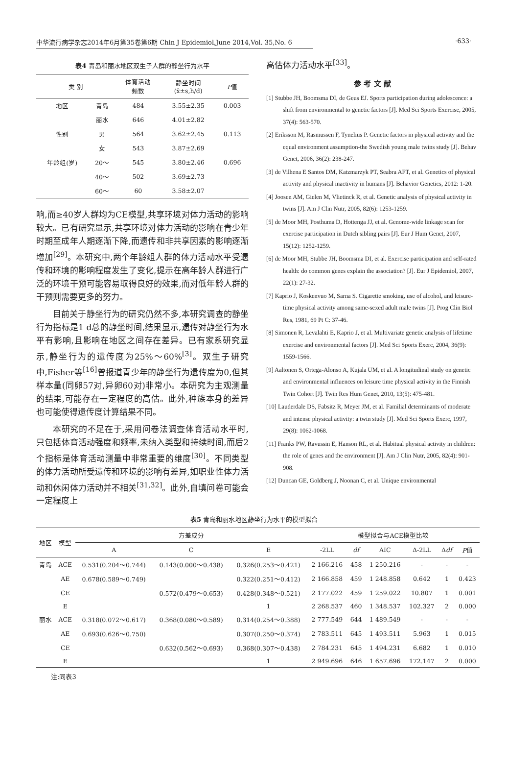中华流行病学杂志2014年6月第35卷第6期 Chin J Epidemiol,June 2014,Vol. 35,No. 6
·633·
表4 青岛和丽水地区双生子人群的静坐行为水平
| 类 别 | | 体育活动 频数 | 静坐时间 (x̄±s,h/d) | P 值 |
| --- | --- | --- | --- | --- |
| 地区 | 青岛 | 484 | 3.55±2.35 | 0.003 |
| | 丽水 | 646 | 4.01±2.82 | |
| 性别 | 男 | 564 | 3.62±2.45 | 0.113 |
| | 女 | 543 | 3.87±2.69 | |
| 年龄组(岁) | 20～ | 545 | 3.80±2.46 | 0.696 |
| | 40～ | 502 | 3.69±2.73 | |
| | 60～ | 60 | 3.58±2.07 | |
响,而≥40岁人群均为CE模型,共享环境对体力活动的影响较大。已有研究显示,共享环境对体力活动的影响在青少年时期至成年人期逐渐下降,而遗传和非共享因素的影响逐渐增加<sup>[29]</sup>。本研究中,两个年龄组人群的体力活动水平受遗传和环境的影响程度发生了变化,提示在高年龄人群进行广泛的环境干预可能容易取得良好的效果,而对低年龄人群的干预则需要更多的努力。
目前关于静坐行为的研究仍然不多,本研究调查的静坐行为指标是1 d总的静坐时间,结果显示,遗传对静坐行为水平有影响,且影响在地区之间存在差异。已有家系研究显示,静坐行为的遗传度为25%～60%<sup>[3]</sup>。双生子研究中,Fisher等<sup>[16]</sup>曾报道青少年的静坐行为遗传度为0,但其样本量(同卵57对,异卵60对)非常小。本研究为主观测量的结果,可能存在一定程度的高估。此外,种族本身的差异也可能使得遗传度计算结果不同。
本研究的不足在于,采用问卷法调查体育活动水平时,只包括体育活动强度和频率,未纳入类型和持续时间,而后2个指标是体育活动测量中非常重要的维度<sup>[30]</sup>。不同类型的体力活动所受遗传和环境的影响有差异,如职业性体力活动和休闲体力活动并不相关<sup>[31,32]</sup>。此外,自填问卷可能会一定程度上
高估体力活动水平<sup>[33]</sup>。
参 考 文 献
[1] Stubbe JH, Boomsma DI, de Geus EJ. Sports participation during adolescence: a shift from environmental to genetic factors [J]. Med Sci Sports Exercise, 2005, 37(4): 563-570.
[2] Eriksson M, Rasmussen F, Tynelius P. Genetic factors in physical activity and the equal environment assumption-the Swedish young male twins study [J]. Behav Genet, 2006, 36(2): 238-247.
[3] de Vilhena E Santos DM, Katzmarzyk PT, Seabra AFT, et al. Genetics of physical activity and physical inactivity in humans [J]. Behavior Genetics, 2012: 1-20.
[4] Joosen AM, Gielen M, Vlietinck R, et al. Genetic analysis of physical activity in twins [J]. Am J Clin Nutr, 2005, 82(6): 1253-1259.
[5] de Moor MH, Posthuma D, Hottenga JJ, et al. Genome-wide linkage scan for exercise participation in Dutch sibling pairs [J]. Eur J Hum Genet, 2007, 15(12): 1252-1259.
[6] de Moor MH, Stubbe JH, Boomsma DI, et al. Exercise participation and self-rated health: do common genes explain the association? [J]. Eur J Epidemiol, 2007, 22(1): 27-32.
[7] Kaprio J, Koskenvuo M, Sarna S. Cigarette smoking, use of alcohol, and leisure-time physical activity among same-sexed adult male twins [J]. Prog Clin Biol Res, 1981, 69 Pt C: 37-46.
[8] Simonen R, Levalahti E, Kaprio J, et al. Multivariate genetic analysis of lifetime exercise and environmental factors [J]. Med Sci Sports Exerc, 2004, 36(9): 1559-1566.
[9] Aaltonen S, Ortega-Alonso A, Kujala UM, et al. A longitudinal study on genetic and environmental influences on leisure time physical activity in the Finnish Twin Cohort [J]. Twin Res Hum Genet, 2010, 13(5): 475-481.
[10] Lauderdale DS, Fabsitz R, Meyer JM, et al. Familial determinants of moderate and intense physical activity: a twin study [J]. Med Sci Sports Exerc, 1997, 29(8): 1062-1068.
[11] Franks PW, Ravussin E, Hanson RL, et al. Habitual physical activity in children: the role of genes and the environment [J]. Am J Clin Nutr, 2005, 82(4): 901-908.
[12] Duncan GE, Goldberg J, Noonan C, et al. Unique environmental
表5 青岛和丽水地区静坐行为水平的模型拟合
| 地区 | 模型 | 方差成分 | | | 模型拟合与ACE模型比较 | | | | | |
| --- | --- | --- | --- | --- | --- | --- | --- | --- | --- | --- |
| | | A | C | E | -2LL | df | AIC | Δ-2LL | Δ df | P 值 |
| 青岛 | ACE | 0.531(0.204～0.744) | 0.143(0.000～0.438) | 0.326(0.253～0.421) | 2 166.216 | 458 | 1 250.216 | - | - | - |
| | AE | 0.678(0.589～0.749) | | 0.322(0.251～0.412) | 2 166.858 | 459 | 1 248.858 | 0.642 | 1 | 0.423 |
| | CE | | 0.572(0.479～0.653) | 0.428(0.348～0.521) | 2 177.022 | 459 | 1 259.022 | 10.807 | 1 | 0.001 |
| | E | | | 1 | 2 268.537 | 460 | 1 348.537 | 102.327 | 2 | 0.000 |
| 丽水 | ACE | 0.318(0.072～0.617) | 0.368(0.080～0.589) | 0.314(0.254～0.388) | 2 777.549 | 644 | 1 489.549 | - | - | - |
| | AE | 0.693(0.626～0.750) | | 0.307(0.250～0.374) | 2 783.511 | 645 | 1 493.511 | 5.963 | 1 | 0.015 |
| | CE | | 0.632(0.562～0.693) | 0.368(0.307～0.438) | 2 784.231 | 645 | 1 494.231 | 6.682 | 1 | 0.010 |
| | E | | | 1 | 2 949.696 | 646 | 1 657.696 | 172.147 | 2 | 0.000 |
注:同表3